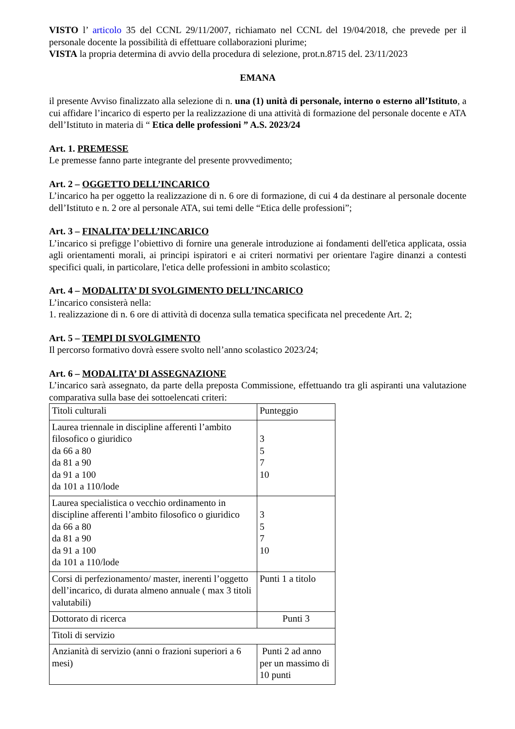VISTO l’ articolo 35 del CCNL 29/11/2007, richiamato nel CCNL del 19/04/2018, che prevede per il personale docente la possibilità di effettuare collaborazioni plurime;
VISTA la propria determina di avvio della procedura di selezione, prot.n.8715 del. 23/11/2023
EMANA
il presente Avviso finalizzato alla selezione di n. una (1) unità di personale, interno o esterno all’Istituto, a cui affidare l’incarico di esperto per la realizzazione di una attività di formazione del personale docente e ATA dell’Istituto in materia di “ Etica delle professioni ” A.S. 2023/24
Art. 1. PREMESSE
Le premesse fanno parte integrante del presente provvedimento;
Art. 2 – OGGETTO DELL’INCARICO
L’incarico ha per oggetto la realizzazione di n. 6 ore di formazione, di cui 4 da destinare al personale docente dell’Istituto e n. 2 ore al personale ATA, sui temi delle “Etica delle professioni”;
Art. 3 – FINALITA’ DELL’INCARICO
L’incarico si prefigge l’obiettivo di fornire una generale introduzione ai fondamenti dell'etica applicata, ossia agli orientamenti morali, ai principi ispiratori e ai criteri normativi per orientare l'agire dinanzi a contesti specifici quali, in particolare, l'etica delle professioni in ambito scolastico;
Art. 4 – MODALITA’ DI SVOLGIMENTO DELL’INCARICO
L’incarico consisterà nella:
1. realizzazione di n. 6 ore di attività di docenza sulla tematica specificata nel precedente Art. 2;
Art. 5 – TEMPI DI SVOLGIMENTO
Il percorso formativo dovrà essere svolto nell’anno scolastico 2023/24;
Art. 6 – MODALITA’ DI ASSEGNAZIONE
L’incarico sarà assegnato, da parte della preposta Commissione, effettuando tra gli aspiranti una valutazione comparativa sulla base dei sottoelencati criteri:
| Titoli culturali | Punteggio |
| Laurea triennale in discipline afferenti l’ambito filosofico o giuridico da 66 a 80 da 81 a 90 da 91 a 100 da 101 a 110/lode | 3 5 7 10 |
| Laurea specialistica o vecchio ordinamento in discipline afferenti l’ambito filosofico o giuridico da 66 a 80 da 81 a 90 da 91 a 100 da 101 a 110/lode | 3 5 7 10 |
| Corsi di perfezionamento/ master, inerenti l’oggetto dell’incarico, di durata almeno annuale ( max 3 titoli valutabili) | Punti 1 a titolo |
| Dottorato di ricerca | Punti 3 |
| Titoli di servizio | |
| Anzianità di servizio (anni o frazioni superiori a 6 mesi) | Punti 2 ad anno per un massimo di 10 punti |